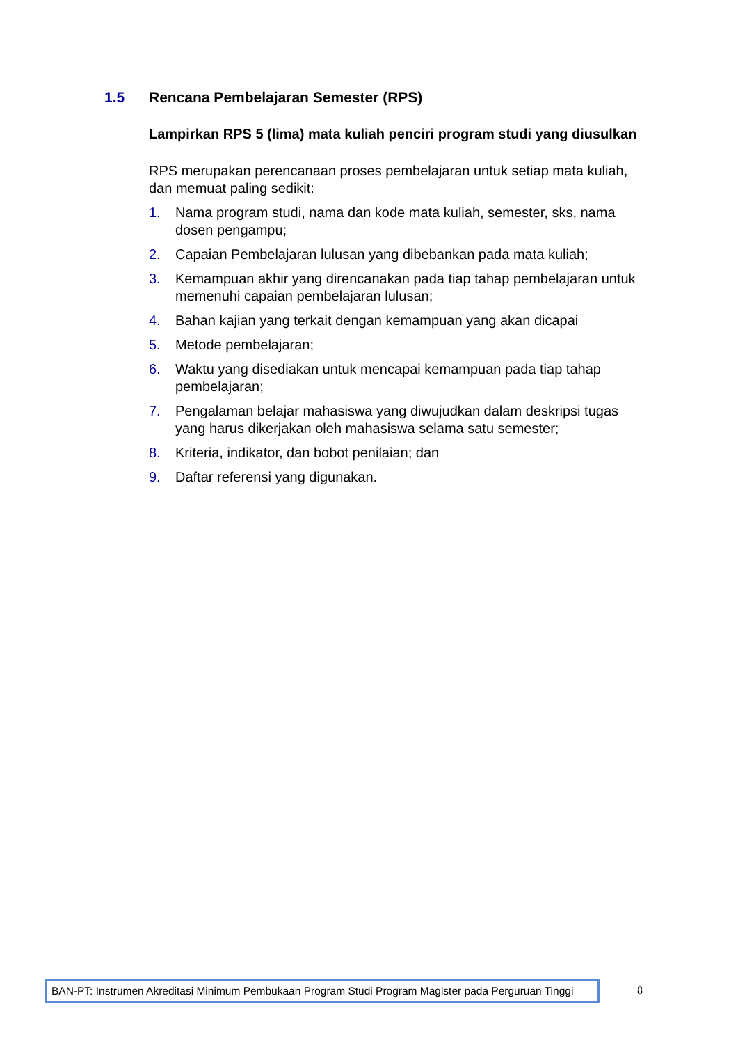1.5 Rencana Pembelajaran Semester (RPS)
Lampirkan RPS 5 (lima) mata kuliah penciri program studi yang diusulkan
RPS merupakan perencanaan proses pembelajaran untuk setiap mata kuliah, dan memuat paling sedikit:
1. Nama program studi, nama dan kode mata kuliah, semester, sks, nama dosen pengampu;
2. Capaian Pembelajaran lulusan yang dibebankan pada mata kuliah;
3. Kemampuan akhir yang direncanakan pada tiap tahap pembelajaran untuk memenuhi capaian pembelajaran lulusan;
4. Bahan kajian yang terkait dengan kemampuan yang akan dicapai
5. Metode pembelajaran;
6. Waktu yang disediakan untuk mencapai kemampuan pada tiap tahap pembelajaran;
7. Pengalaman belajar mahasiswa yang diwujudkan dalam deskripsi tugas yang harus dikerjakan oleh mahasiswa selama satu semester;
8. Kriteria, indikator, dan bobot penilaian; dan
9. Daftar referensi yang digunakan.
BAN-PT: Instrumen Akreditasi Minimum Pembukaan Program Studi Program Magister pada Perguruan Tinggi
8